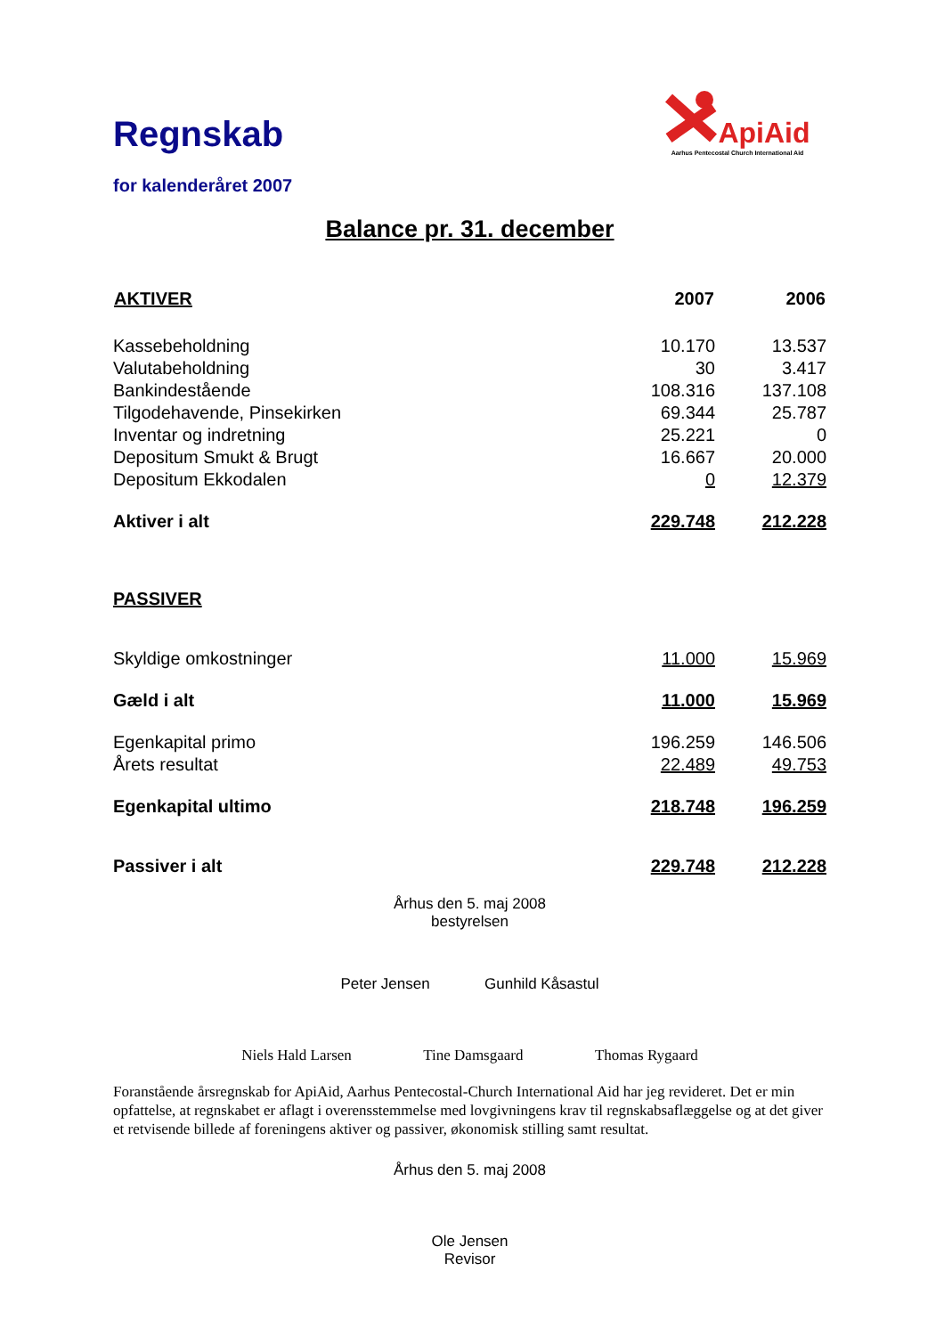Regnskab
for kalenderåret 2007
ApiAid
Aarhus Pentecostal Church International Aid
Balance pr. 31. december
| AKTIVER | 2007 | | 2006 |
| Kassebeholdning | 10.170 | | 13.537 |
| Valutabeholdning | 30 | | 3.417 |
| Bankindestående | 108.316 | | 137.108 |
| Tilgodehavende, Pinsekirken | 69.344 | | 25.787 |
| Inventar og indretning | 25.221 | | 0 |
| Depositum Smukt & Brugt | 16.667 | | 20.000 |
| Depositum Ekkodalen | 0 | | 12.379 |
| Aktiver i alt | 229.748 | | 212.228 |
| PASSIVER | | | |
| Skyldige omkostninger | 11.000 | | 15.969 |
| Gæld i alt | 11.000 | | 15.969 |
| Egenkapital primo | 196.259 | | 146.506 |
| Årets resultat | 22.489 | | 49.753 |
| Egenkapital ultimo | 218.748 | | 196.259 |
| Passiver i alt | 229.748 | | 212.228 |
Århus den 5. maj 2008
bestyrelsen
Peter Jensen Gunhild Kåsastul
Niels Hald Larsen Tine Damsgaard Thomas Rygaard
Foranstående årsregnskab for ApiAid, Aarhus Pentecostal-Church International Aid har jeg revideret. Det er min opfattelse, at regnskabet er aflagt i overensstemmelse med lovgivningens krav til regnskabsaflæggelse og at det giver et retvisende billede af foreningens aktiver og passiver, økonomisk stilling samt resultat.
Århus den 5. maj 2008
Ole Jensen
Revisor